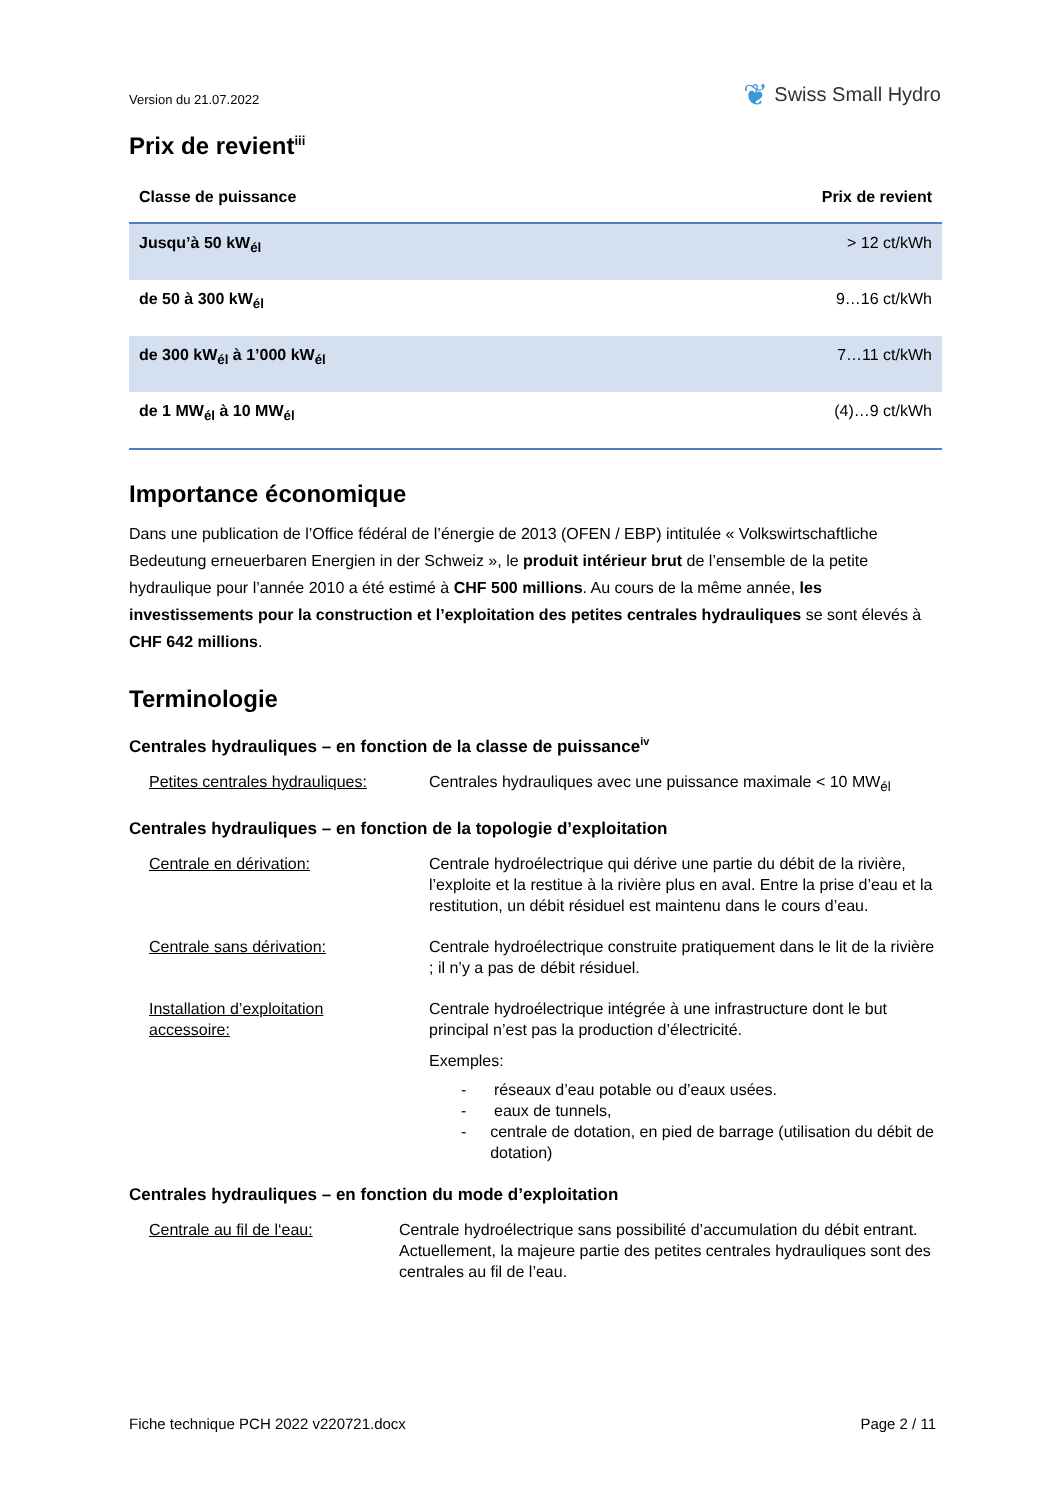Version du 21.07.2022
❦ Swiss Small Hydro
Prix de revient<sup>iii</sup>
| Classe de puissance | Prix de revient |
| --- | --- |
| Jusqu’à 50 kW<sub>él</sub> | > 12 ct/kWh |
| de 50 à 300 kW<sub>él</sub> | 9…16 ct/kWh |
| de 300 kW<sub>él</sub> à 1’000 kW<sub>él</sub> | 7…11 ct/kWh |
| de 1 MW<sub>él</sub> à 10 MW<sub>él</sub> | (4)…9 ct/kWh |
Importance économique
Dans une publication de l’Office fédéral de l’énergie de 2013 (OFEN / EBP) intitulée « Volkswirtschaftliche Bedeutung erneuerbaren Energien in der Schweiz », le produit intérieur brut de l’ensemble de la petite hydraulique pour l’année 2010 a été estimé à CHF 500 millions. Au cours de la même année, les investissements pour la construction et l’exploitation des petites centrales hydrauliques se sont élevés à CHF 642 millions.
Terminologie
Centrales hydrauliques – en fonction de la classe de puissance<sup>iv</sup>
Petites centrales hydrauliques:
Centrales hydrauliques avec une puissance maximale < 10 MW<sub>él</sub>
Centrales hydrauliques – en fonction de la topologie d’exploitation
Centrale en dérivation: Centrale hydroélectrique qui dérive une partie du débit de la rivière, l’exploite et la restitue à la rivière plus en aval. Entre la prise d’eau et la restitution, un débit résiduel est maintenu dans le cours d’eau.
Centrale sans dérivation: Centrale hydroélectrique construite pratiquement dans le lit de la rivière ; il n’y a pas de débit résiduel.
Installation d’exploitation
accessoire:
Centrale hydroélectrique intégrée à une infrastructure dont le but principal n’est pas la production d’électricité.
Exemples:
- réseaux d’eau potable ou d’eaux usées.
- eaux de tunnels,
- centrale de dotation, en pied de barrage (utilisation du débit de dotation)
Centrales hydrauliques – en fonction du mode d’exploitation
Centrale au fil de l‘eau: Centrale hydroélectrique sans possibilité d’accumulation du débit entrant. Actuellement, la majeure partie des petites centrales hydrauliques sont des centrales au fil de l’eau.
Fiche technique PCH 2022 v220721.docx Page 2 / 11